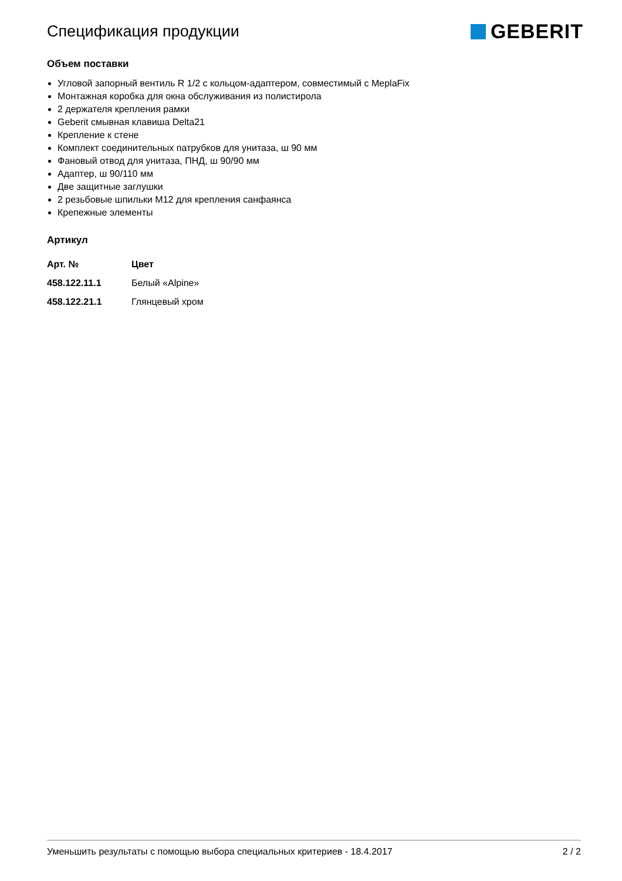Спецификация продукции
GEBERIT
Объем поставки
Угловой запорный вентиль R 1/2 с кольцом-адаптером, совместимый с MeplaFix
Монтажная коробка для окна обслуживания из полистирола
2 держателя крепления рамки
Geberit смывная клавиша Delta21
Крепление к стене
Комплект соединительных патрубков для унитаза, ш 90 мм
Фановый отвод для унитаза, ПНД, ш 90/90 мм
Адаптер, ш 90/110 мм
Две защитные заглушки
2 резьбовые шпильки M12 для крепления санфаянса
Крепежные элементы
Артикул
| Арт. № | Цвет |
| --- | --- |
| 458.122.11.1 | Белый «Alpine» |
| 458.122.21.1 | Глянцевый хром |
Уменьшить результаты с помощью выбора специальных критериев - 18.4.2017 2 / 2